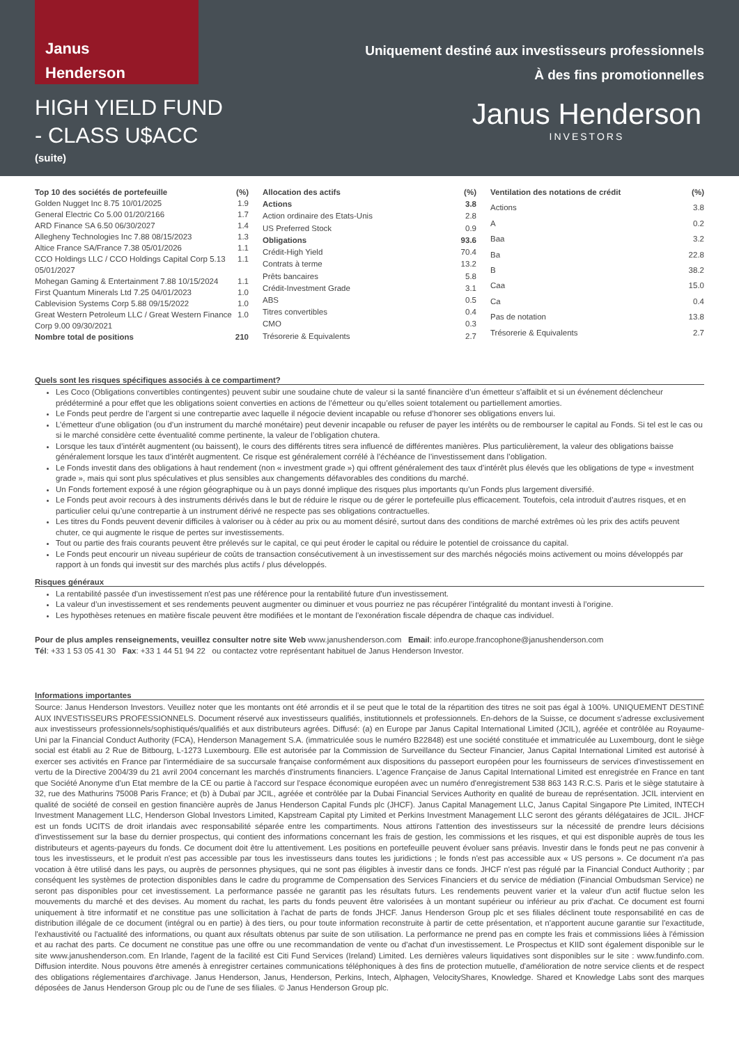Janus
Henderson
HIGH YIELD FUND
- CLASS U$ACC
(suite)
Uniquement destiné aux investisseurs professionnels
À des fins promotionnelles
Janus Henderson
INVESTORS
| Top 10 des sociétés de portefeuille | (%) |
| --- | --- |
| Golden Nugget Inc 8.75 10/01/2025 | 1.9 |
| General Electric Co 5.00 01/20/2166 | 1.7 |
| ARD Finance SA 6.50 06/30/2027 | 1.4 |
| Allegheny Technologies Inc 7.88 08/15/2023 | 1.3 |
| Altice France SA/France 7.38 05/01/2026 | 1.1 |
| CCO Holdings LLC / CCO Holdings Capital Corp 5.13 05/01/2027 | 1.1 |
| Mohegan Gaming & Entertainment 7.88 10/15/2024 | 1.1 |
| First Quantum Minerals Ltd 7.25 04/01/2023 | 1.0 |
| Cablevision Systems Corp 5.88 09/15/2022 | 1.0 |
| Great Western Petroleum LLC / Great Western Finance Corp 9.00 09/30/2021 | 1.0 |
| Nombre total de positions | 210 |
| Allocation des actifs | (%) |
| --- | --- |
| Actions | 3.8 |
| Action ordinaire des Etats-Unis | 2.8 |
| US Preferred Stock | 0.9 |
| Obligations | 93.6 |
| Crédit-High Yield | 70.4 |
| Contrats à terme | 13.2 |
| Prêts bancaires | 5.8 |
| Crédit-Investment Grade | 3.1 |
| ABS | 0.5 |
| Titres convertibles | 0.4 |
| CMO | 0.3 |
| Trésorerie & Equivalents | 2.7 |
| Ventilation des notations de crédit | (%) |
| --- | --- |
| Actions | 3.8 |
| A | 0.2 |
| Baa | 3.2 |
| Ba | 22.8 |
| B | 38.2 |
| Caa | 15.0 |
| Ca | 0.4 |
| Pas de notation | 13.8 |
| Trésorerie & Equivalents | 2.7 |
Quels sont les risques spécifiques associés à ce compartiment?
Les Coco (Obligations convertibles contingentes) peuvent subir une soudaine chute de valeur si la santé financière d’un émetteur s’affaiblit et si un événement déclencheur prédéterminé a pour effet que les obligations soient converties en actions de l’émetteur ou qu’elles soient totalement ou partiellement amorties.
Le Fonds peut perdre de l’argent si une contrepartie avec laquelle il négocie devient incapable ou refuse d’honorer ses obligations envers lui.
L’émetteur d’une obligation (ou d’un instrument du marché monétaire) peut devenir incapable ou refuser de payer les intérêts ou de rembourser le capital au Fonds. Si tel est le cas ou si le marché considère cette éventualité comme pertinente, la valeur de l’obligation chutera.
Lorsque les taux d’intérêt augmentent (ou baissent), le cours des différents titres sera influencé de différentes manières. Plus particulièrement, la valeur des obligations baisse généralement lorsque les taux d’intérêt augmentent. Ce risque est généralement corrélé à l’échéance de l’investissement dans l’obligation.
Le Fonds investit dans des obligations à haut rendement (non « investment grade ») qui offrent généralement des taux d’intérêt plus élevés que les obligations de type « investment grade », mais qui sont plus spéculatives et plus sensibles aux changements défavorables des conditions du marché.
Un Fonds fortement exposé à une région géographique ou à un pays donné implique des risques plus importants qu’un Fonds plus largement diversifié.
Le Fonds peut avoir recours à des instruments dérivés dans le but de réduire le risque ou de gérer le portefeuille plus efficacement. Toutefois, cela introduit d’autres risques, et en particulier celui qu’une contrepartie à un instrument dérivé ne respecte pas ses obligations contractuelles.
Les titres du Fonds peuvent devenir difficiles à valoriser ou à céder au prix ou au moment désiré, surtout dans des conditions de marché extrêmes où les prix des actifs peuvent chuter, ce qui augmente le risque de pertes sur investissements.
Tout ou partie des frais courants peuvent être prélevés sur le capital, ce qui peut éroder le capital ou réduire le potentiel de croissance du capital.
Le Fonds peut encourir un niveau supérieur de coûts de transaction consécutivement à un investissement sur des marchés négociés moins activement ou moins développés par rapport à un fonds qui investit sur des marchés plus actifs / plus développés.
Risques généraux
La rentabilité passée d'un investissement n'est pas une référence pour la rentabilité future d'un investissement.
La valeur d’un investissement et ses rendements peuvent augmenter ou diminuer et vous pourriez ne pas récupérer l’intégralité du montant investi à l’origine.
Les hypothèses retenues en matière fiscale peuvent être modifiées et le montant de l’exonération fiscale dépendra de chaque cas individuel.
Pour de plus amples renseignements, veuillez consulter notre site Web www.janushenderson.com Email: info.europe.francophone@janushenderson.com
Tél: +33 1 53 05 41 30 Fax: +33 1 44 51 94 22 ou contactez votre représentant habituel de Janus Henderson Investor.
Informations importantes
Source: Janus Henderson Investors. Veuillez noter que les montants ont été arrondis et il se peut que le total de la répartition des titres ne soit pas égal à 100%. UNIQUEMENT DESTINÉ AUX INVESTISSEURS PROFESSIONNELS. Document réservé aux investisseurs qualifiés, institutionnels et professionnels. En-dehors de la Suisse, ce document s'adresse exclusivement aux investisseurs professionnels/sophistiqués/qualifiés et aux distributeurs agrées. Diffusé: (a) en Europe par Janus Capital International Limited (JCIL), agréée et contrôlée au Royaume-Uni par la Financial Conduct Authority (FCA), Henderson Management S.A. (immatriculée sous le numéro B22848) est une société constituée et immatriculée au Luxembourg, dont le siège social est établi au 2 Rue de Bitbourg, L-1273 Luxembourg. Elle est autorisée par la Commission de Surveillance du Secteur Financier, Janus Capital International Limited est autorisé à exercer ses activités en France par l'intermédiaire de sa succursale française conformément aux dispositions du passeport européen pour les fournisseurs de services d'investissement en vertu de la Directive 2004/39 du 21 avril 2004 concernant les marchés d'instruments financiers. L'agence Française de Janus Capital International Limited est enregistrée en France en tant que Société Anonyme d'un Etat membre de la CE ou partie à l'accord sur l'espace économique européen avec un numéro d'enregistrement 538 863 143 R.C.S. Paris et le siège statutaire à 32, rue des Mathurins 75008 Paris France; et (b) à Dubaï par JCIL, agréée et contrôlée par la Dubai Financial Services Authority en qualité de bureau de représentation. JCIL intervient en qualité de société de conseil en gestion financière auprès de Janus Henderson Capital Funds plc (JHCF). Janus Capital Management LLC, Janus Capital Singapore Pte Limited, INTECH Investment Management LLC, Henderson Global Investors Limited, Kapstream Capital pty Limited et Perkins Investment Management LLC seront des gérants délégataires de JCIL. JHCF est un fonds UCITS de droit irlandais avec responsabilité séparée entre les compartiments. Nous attirons l'attention des investisseurs sur la nécessité de prendre leurs décisions d'investissement sur la base du dernier prospectus, qui contient des informations concernant les frais de gestion, les commissions et les risques, et qui est disponible auprès de tous les distributeurs et agents-payeurs du fonds. Ce document doit être lu attentivement. Les positions en portefeuille peuvent évoluer sans préavis. Investir dans le fonds peut ne pas convenir à tous les investisseurs, et le produit n'est pas accessible par tous les investisseurs dans toutes les juridictions ; le fonds n'est pas accessible aux « US persons ». Ce document n'a pas vocation à être utilisé dans les pays, ou auprès de personnes physiques, qui ne sont pas éligibles à investir dans ce fonds. JHCF n'est pas régulé par la Financial Conduct Authority ; par conséquent les systèmes de protection disponibles dans le cadre du programme de Compensation des Services Financiers et du service de médiation (Financial Ombudsman Service) ne seront pas disponibles pour cet investissement. La performance passée ne garantit pas les résultats futurs. Les rendements peuvent varier et la valeur d'un actif fluctue selon les mouvements du marché et des devises. Au moment du rachat, les parts du fonds peuvent être valorisées à un montant supérieur ou inférieur au prix d'achat. Ce document est fourni uniquement à titre informatif et ne constitue pas une sollicitation à l'achat de parts de fonds JHCF. Janus Henderson Group plc et ses filiales déclinent toute responsabilité en cas de distribution illégale de ce document (intégral ou en partie) à des tiers, ou pour toute information reconstruite à partir de cette présentation, et n'apportent aucune garantie sur l'exactitude, l'exhaustivité ou l'actualité des informations, ou quant aux résultats obtenus par suite de son utilisation. La performance ne prend pas en compte les frais et commissions liées à l'émission et au rachat des parts. Ce document ne constitue pas une offre ou une recommandation de vente ou d'achat d'un investissement. Le Prospectus et KIID sont également disponible sur le site www.janushenderson.com. En Irlande, l'agent de la facilité est Citi Fund Services (Ireland) Limited. Les dernières valeurs liquidatives sont disponibles sur le site : www.fundinfo.com. Diffusion interdite. Nous pouvons être amenés à enregistrer certaines communications téléphoniques à des fins de protection mutuelle, d'amélioration de notre service clients et de respect des obligations réglementaires d'archivage. Janus Henderson, Janus, Henderson, Perkins, Intech, Alphagen, VelocityShares, Knowledge. Shared et Knowledge Labs sont des marques déposées de Janus Henderson Group plc ou de l'une de ses filiales. © Janus Henderson Group plc.